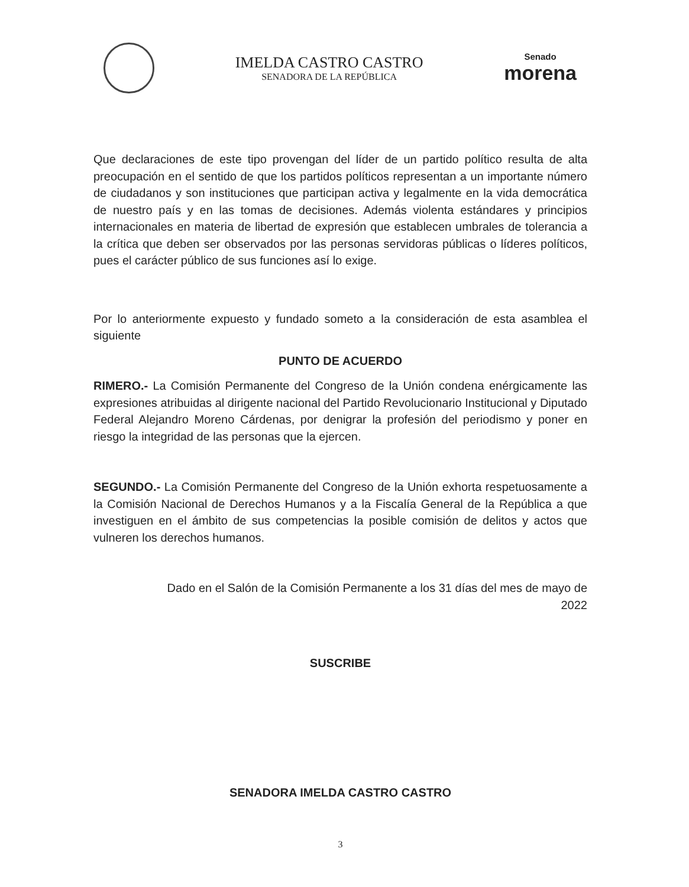IMELDA CASTRO CASTRO
SENADORA DE LA REPÚBLICA
Senado
morena
Que declaraciones de este tipo provengan del líder de un partido político resulta de alta preocupación en el sentido de que los partidos políticos representan a un importante número de ciudadanos y son instituciones que participan activa y legalmente en la vida democrática de nuestro país y en las tomas de decisiones. Además violenta estándares y principios internacionales en materia de libertad de expresión que establecen umbrales de tolerancia a la crítica que deben ser observados por las personas servidoras públicas o líderes políticos, pues el carácter público de sus funciones así lo exige.
Por lo anteriormente expuesto y fundado someto a la consideración de esta asamblea el siguiente
PUNTO DE ACUERDO
RIMERO.- La Comisión Permanente del Congreso de la Unión condena enérgicamente las expresiones atribuidas al dirigente nacional del Partido Revolucionario Institucional y Diputado Federal Alejandro Moreno Cárdenas, por denigrar la profesión del periodismo y poner en riesgo la integridad de las personas que la ejercen.
SEGUNDO.- La Comisión Permanente del Congreso de la Unión exhorta respetuosamente a la Comisión Nacional de Derechos Humanos y a la Fiscalía General de la República a que investiguen en el ámbito de sus competencias la posible comisión de delitos y actos que vulneren los derechos humanos.
Dado en el Salón de la Comisión Permanente a los 31 días del mes de mayo de
2022
SUSCRIBE
SENADORA IMELDA CASTRO CASTRO
3